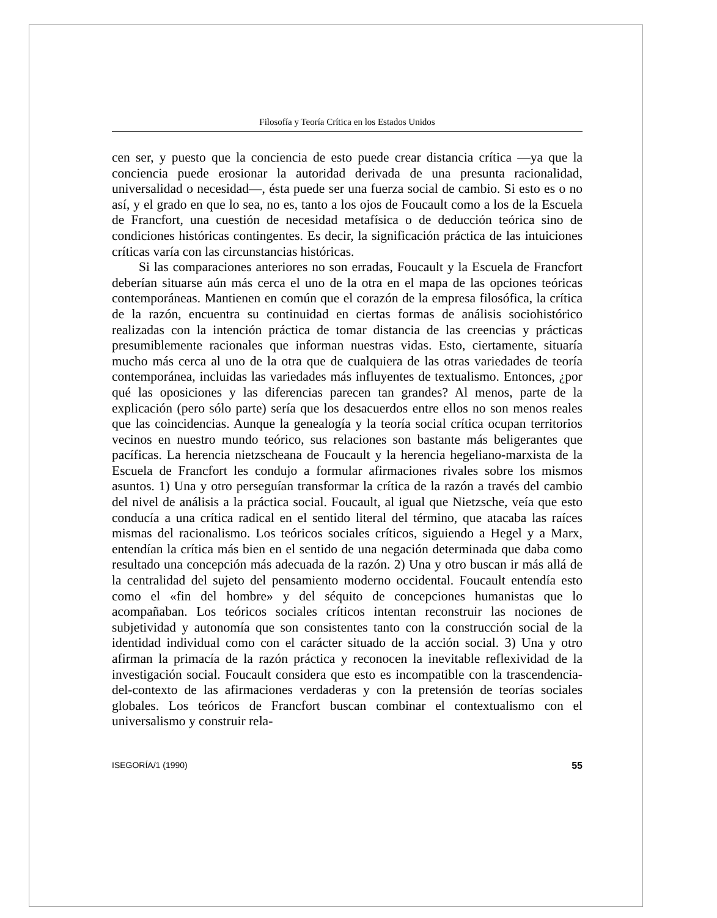Filosofía y Teoría Crítica en los Estados Unidos
cen ser, y puesto que la conciencia de esto puede crear distancia crítica —ya que la conciencia puede erosionar la autoridad derivada de una presunta racionalidad, universalidad o necesidad—, ésta puede ser una fuerza social de cambio. Si esto es o no así, y el grado en que lo sea, no es, tanto a los ojos de Foucault como a los de la Escuela de Francfort, una cuestión de necesidad metafísica o de deducción teórica sino de condiciones históricas contingentes. Es decir, la significación práctica de las intuiciones críticas varía con las circunstancias históricas.
Si las comparaciones anteriores no son erradas, Foucault y la Escuela de Francfort deberían situarse aún más cerca el uno de la otra en el mapa de las opciones teóricas contemporáneas. Mantienen en común que el corazón de la empresa filosófica, la crítica de la razón, encuentra su continuidad en ciertas formas de análisis sociohistórico realizadas con la intención práctica de tomar distancia de las creencias y prácticas presumiblemente racionales que informan nuestras vidas. Esto, ciertamente, situaría mucho más cerca al uno de la otra que de cualquiera de las otras variedades de teoría contemporánea, incluidas las variedades más influyentes de textualismo. Entonces, ¿por qué las oposiciones y las diferencias parecen tan grandes? Al menos, parte de la explicación (pero sólo parte) sería que los desacuerdos entre ellos no son menos reales que las coincidencias. Aunque la genealogía y la teoría social crítica ocupan territorios vecinos en nuestro mundo teórico, sus relaciones son bastante más beligerantes que pacíficas. La herencia nietzscheana de Foucault y la herencia hegeliano-marxista de la Escuela de Francfort les condujo a formular afirmaciones rivales sobre los mismos asuntos. 1) Una y otro perseguían transformar la crítica de la razón a través del cambio del nivel de análisis a la práctica social. Foucault, al igual que Nietzsche, veía que esto conducía a una crítica radical en el sentido literal del término, que atacaba las raíces mismas del racionalismo. Los teóricos sociales críticos, siguiendo a Hegel y a Marx, entendían la crítica más bien en el sentido de una negación determinada que daba como resultado una concepción más adecuada de la razón. 2) Una y otro buscan ir más allá de la centralidad del sujeto del pensamiento moderno occidental. Foucault entendía esto como el «fin del hombre» y del séquito de concepciones humanistas que lo acompañaban. Los teóricos sociales críticos intentan reconstruir las nociones de subjetividad y autonomía que son consistentes tanto con la construcción social de la identidad individual como con el carácter situado de la acción social. 3) Una y otro afirman la primacía de la razón práctica y reconocen la inevitable reflexividad de la investigación social. Foucault considera que esto es incompatible con la trascendencia-del-contexto de las afirmaciones verdaderas y con la pretensión de teorías sociales globales. Los teóricos de Francfort buscan combinar el contextualismo con el universalismo y construir rela-
ISEGORÍA/1 (1990) 55